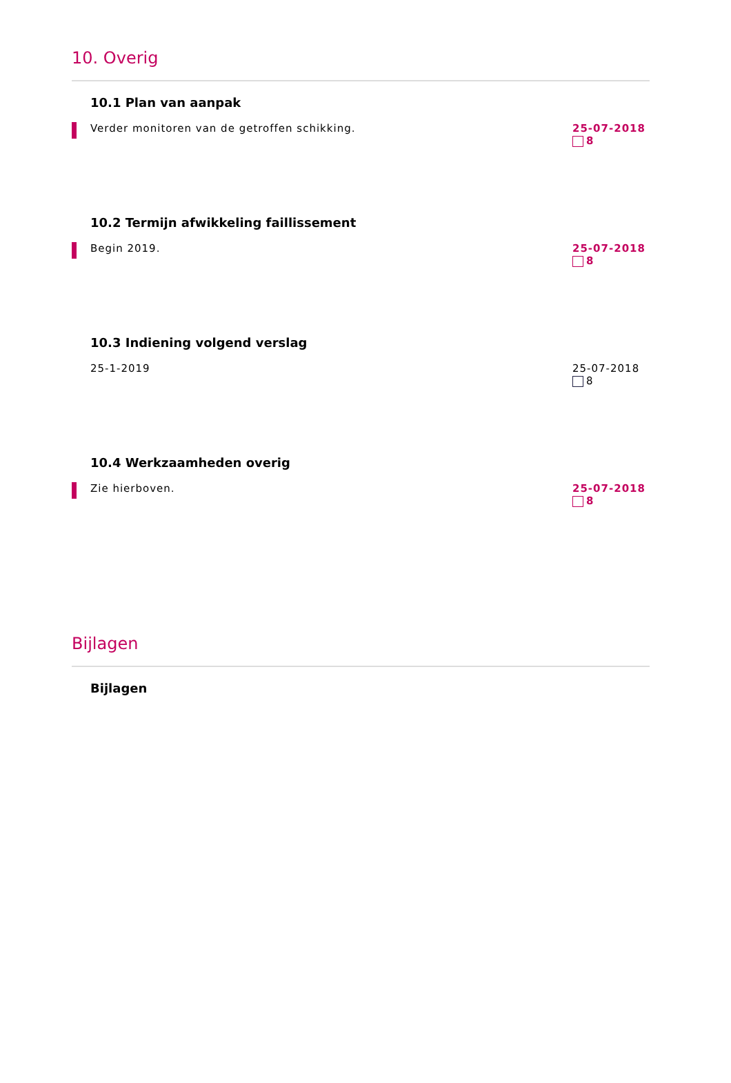10. Overig
10.1 Plan van aanpak
Verder monitoren van de getroffen schikking.
25-07-2018
8
10.2 Termijn afwikkeling faillissement
Begin 2019. 25-07-2018
8
10.3 Indiening volgend verslag
25-1-2019 25-07-2018
8
10.4 Werkzaamheden overig
Zie hierboven. 25-07-2018
8
Bijlagen
Bijlagen